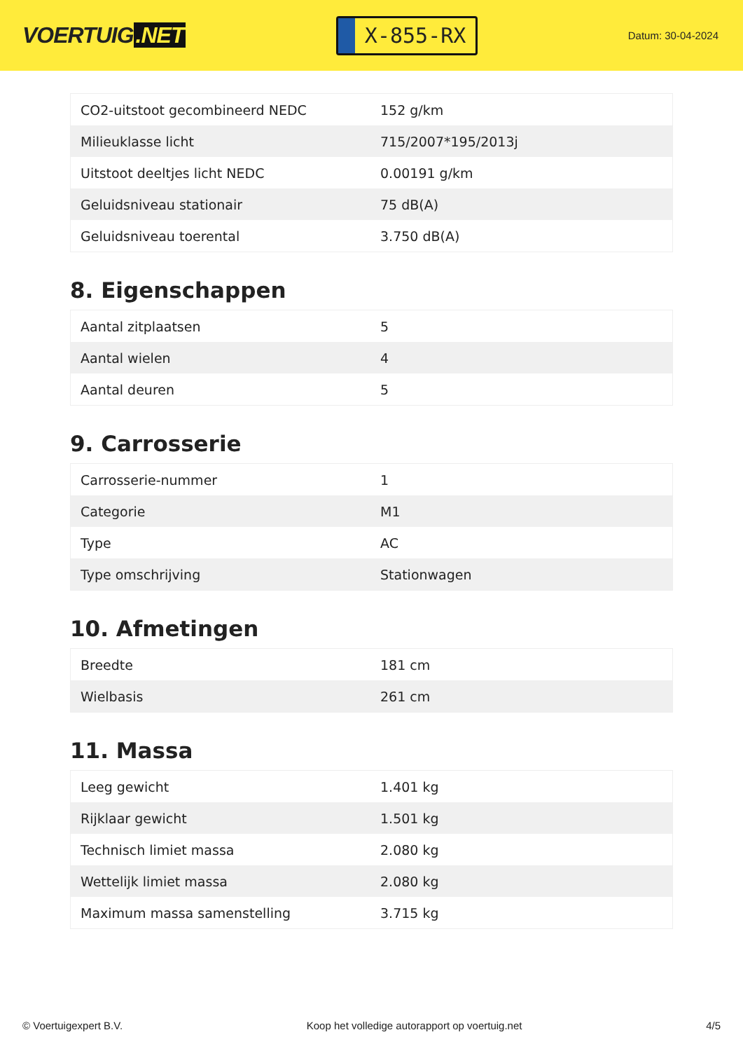VOERTUIG.NET
X-855-RX
Datum: 30-04-2024
| CO2-uitstoot gecombineerd NEDC | 152 g/km |
| Milieuklasse licht | 715/2007*195/2013j |
| Uitstoot deeltjes licht NEDC | 0.00191 g/km |
| Geluidsniveau stationair | 75 dB(A) |
| Geluidsniveau toerental | 3.750 dB(A) |
8. Eigenschappen
| Aantal zitplaatsen | 5 |
| Aantal wielen | 4 |
| Aantal deuren | 5 |
9. Carrosserie
| Carrosserie-nummer | 1 |
| Categorie | M1 |
| Type | AC |
| Type omschrijving | Stationwagen |
10. Afmetingen
| Breedte | 181 cm |
| Wielbasis | 261 cm |
11. Massa
| Leeg gewicht | 1.401 kg |
| Rijklaar gewicht | 1.501 kg |
| Technisch limiet massa | 2.080 kg |
| Wettelijk limiet massa | 2.080 kg |
| Maximum massa samenstelling | 3.715 kg |
© Voertuigexpert B.V. Koop het volledige autorapport op voertuig.net 4/5